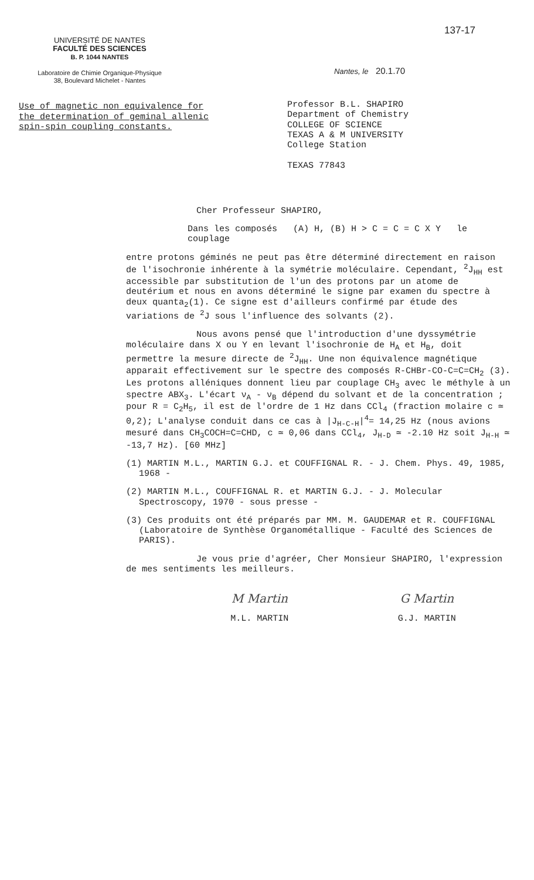137-17
UNIVERSITÉ DE NANTES
FACULTÉ DES SCIENCES
B. P. 1044 NANTES
Laboratoire de Chimie Organique-Physique
38, Boulevard Michelet - Nantes
Nantes, le 20.1.70
Use of magnetic non equivalence for the determination of geminal allenic spin-spin coupling constants.
Professor B.L. SHAPIRO
Department of Chemistry
COLLEGE OF SCIENCE
TEXAS A & M UNIVERSITY
College Station
TEXAS 77843
Cher Professeur SHAPIRO,
Dans les composés (A) H, (B) H > C = C = C X Y le couplage
entre protons géminés ne peut pas être déterminé directement en raison de l'isochronie inhérente à la symétrie moléculaire. Cependant, <sup>2</sup>J<sub>HH</sub> est accessible par substitution de l'un des protons par un atome de deutérium et nous en avons déterminé le signe par examen du spectre à deux quanta<sub>2</sub>(1). Ce signe est d'ailleurs confirmé par étude des variations de <sup>2</sup>J sous l'influence des solvants (2).
Nous avons pensé que l'introduction d'une dyssymétrie moléculaire dans X ou Y en levant l'isochronie de H<sub>A</sub> et H<sub>B</sub>, doit permettre la mesure directe de <sup>2</sup>J<sub>HH</sub>. Une non équivalence magnétique apparait effectivement sur le spectre des composés R-CHBr-CO-C=C=CH<sub>2</sub> (3). Les protons alléniques donnent lieu par couplage CH<sub>3</sub> avec le méthyle à un spectre ABX<sub>3</sub>. L'écart ν<sub>A</sub> - ν<sub>B</sub> dépend du solvant et de la concentration ; pour R = C<sub>2</sub>H<sub>5</sub>, il est de l'ordre de 1 Hz dans CCl<sub>4</sub> (fraction molaire c ≃ 0,2); L'analyse conduit dans ce cas à |J<sub>H-C-H</sub>|<sup>4</sup>= 14,25 Hz (nous avions mesuré dans CH<sub>3</sub>COCH=C=CHD, c ≃ 0,06 dans CCl<sub>4</sub>, J<sub>H-D</sub> ≃ -2.10 Hz soit J<sub>H-H</sub> ≃ -13,7 Hz). [60 MHz]
(1) MARTIN M.L., MARTIN G.J. et COUFFIGNAL R. - J. Chem. Phys. 49, 1985, 1968 -
(2) MARTIN M.L., COUFFIGNAL R. et MARTIN G.J. - J. Molecular Spectroscopy, 1970 - sous presse -
(3) Ces produits ont été préparés par MM. M. GAUDEMAR et R. COUFFIGNAL (Laboratoire de Synthèse Organométallique - Faculté des Sciences de PARIS).
Je vous prie d'agréer, Cher Monsieur SHAPIRO, l'expression de mes sentiments les meilleurs.
M Martin
M.L. MARTIN
G Martin
G.J. MARTIN